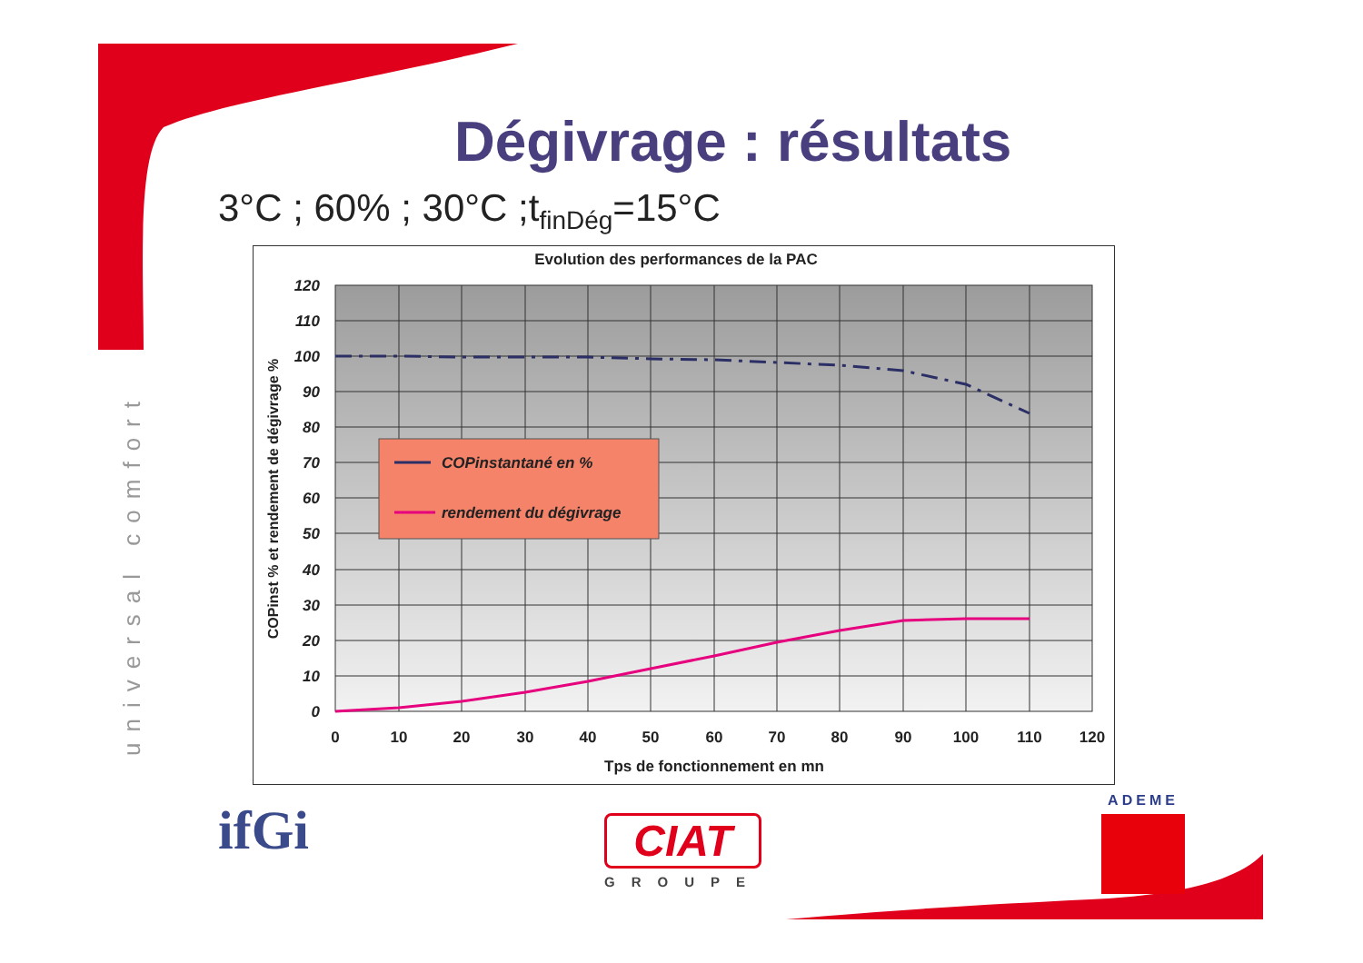Dégivrage : résultats
3°C ; 60% ; 30°C ;t<sub>finDég</sub>=15°C
universal comfort
Evolution des performances de la PAC
120
110
100
90
80
70
60
50
40
30
20
10
0
0
10
20
30
40
50
60
70
80
90
100
110
120
Tps de fonctionnement en mn
COPinst % et rendement de dégivrage %
COPinstantané en %
rendement du dégivrage
ifGi
CIAT
GROUPE
ADEME